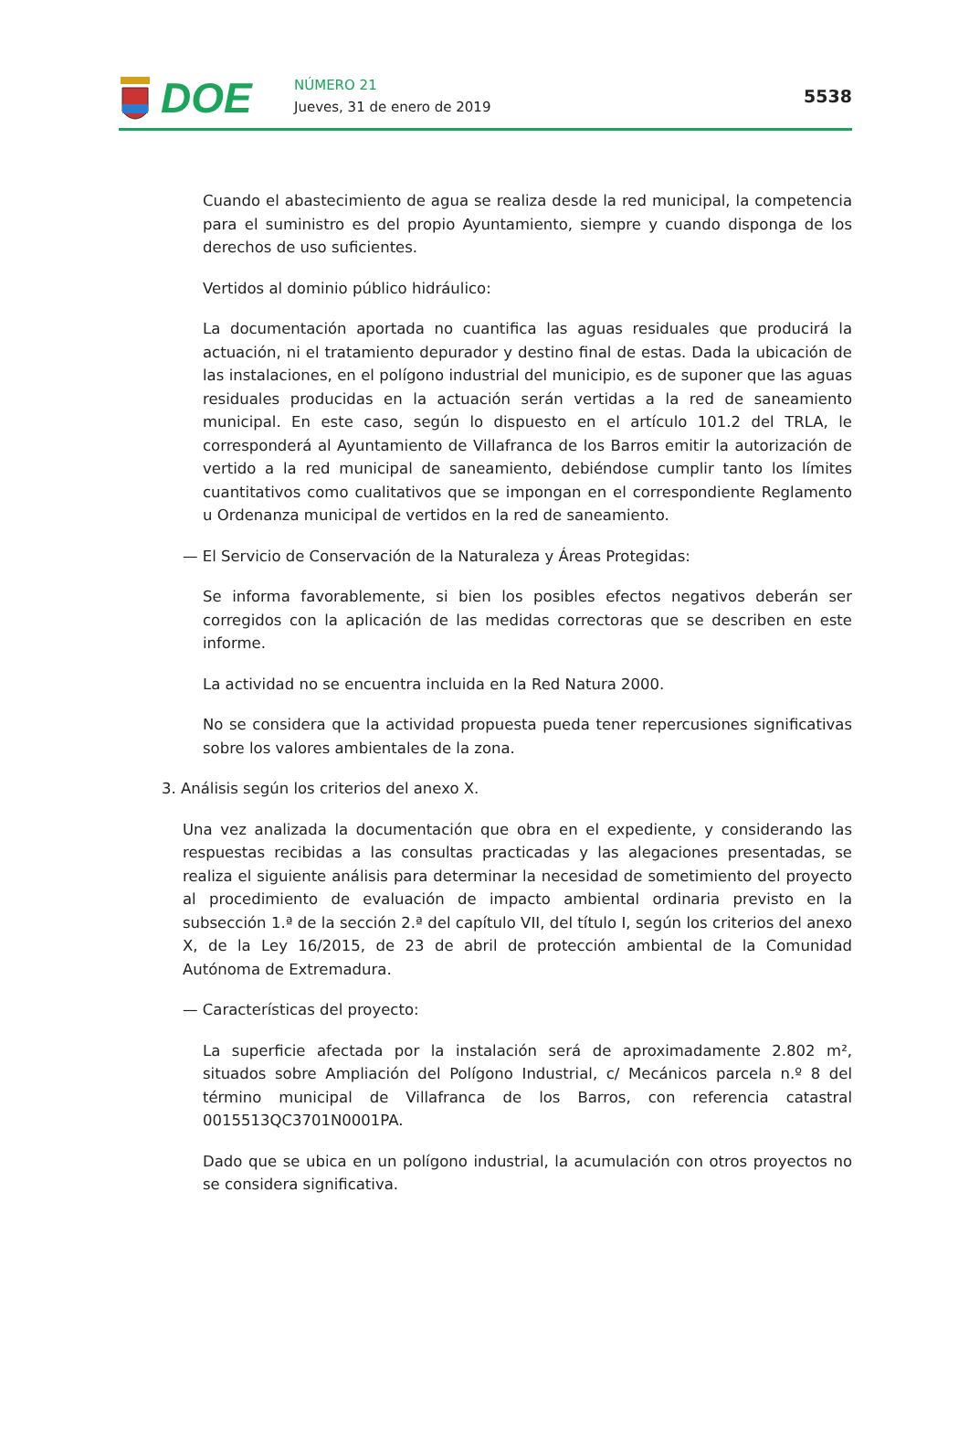DOE NÚMERO 21
Jueves, 31 de enero de 2019
5538
Cuando el abastecimiento de agua se realiza desde la red municipal, la competencia para el suministro es del propio Ayuntamiento, siempre y cuando disponga de los derechos de uso suficientes.
Vertidos al dominio público hidráulico:
La documentación aportada no cuantifica las aguas residuales que producirá la actuación, ni el tratamiento depurador y destino final de estas. Dada la ubicación de las instalaciones, en el polígono industrial del municipio, es de suponer que las aguas residuales producidas en la actuación serán vertidas a la red de saneamiento municipal. En este caso, según lo dispuesto en el artículo 101.2 del TRLA, le corresponderá al Ayuntamiento de Villafranca de los Barros emitir la autorización de vertido a la red municipal de saneamiento, debiéndose cumplir tanto los límites cuantitativos como cualitativos que se impongan en el correspondiente Reglamento u Ordenanza municipal de vertidos en la red de saneamiento.
— El Servicio de Conservación de la Naturaleza y Áreas Protegidas:
Se informa favorablemente, si bien los posibles efectos negativos deberán ser corregidos con la aplicación de las medidas correctoras que se describen en este informe.
La actividad no se encuentra incluida en la Red Natura 2000.
No se considera que la actividad propuesta pueda tener repercusiones significativas sobre los valores ambientales de la zona.
3. Análisis según los criterios del anexo X.
Una vez analizada la documentación que obra en el expediente, y considerando las respuestas recibidas a las consultas practicadas y las alegaciones presentadas, se realiza el siguiente análisis para determinar la necesidad de sometimiento del proyecto al procedimiento de evaluación de impacto ambiental ordinaria previsto en la subsección 1.ª de la sección 2.ª del capítulo VII, del título I, según los criterios del anexo X, de la Ley 16/2015, de 23 de abril de protección ambiental de la Comunidad Autónoma de Extremadura.
— Características del proyecto:
La superficie afectada por la instalación será de aproximadamente 2.802 m², situados sobre Ampliación del Polígono Industrial, c/ Mecánicos parcela n.º 8 del término municipal de Villafranca de los Barros, con referencia catastral 0015513QC3701N0001PA.
Dado que se ubica en un polígono industrial, la acumulación con otros proyectos no se considera significativa.